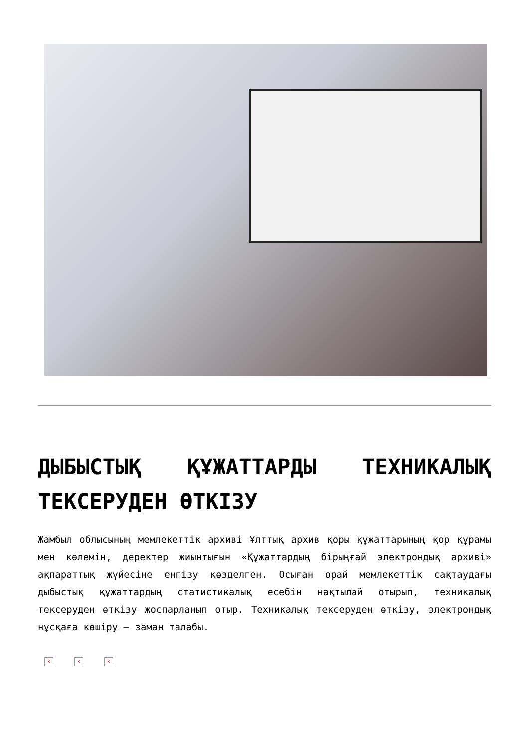ДЫБЫСТЫҚ ҚҰЖАТТАРДЫ ТЕХНИКАЛЫҚ ТЕКСЕРУДЕН ӨТКІЗУ
Жамбыл облысының мемлекеттік архиві Ұлттық архив қоры құжаттарының қор құрамы мен көлемін, деректер жиынтығын «Құжаттардың бірыңғай электрондық архиві» ақпараттық жүйесіне енгізу көзделген. Осыған орай мемлекеттік сақтаудағы дыбыстық құжаттардың статистикалық есебін нақтылай отырып, техникалық тексеруден өткізу жоспарланып отыр. Техникалық тексеруден өткізу, электрондық нұсқаға көшіру – заман талабы.
× × ×